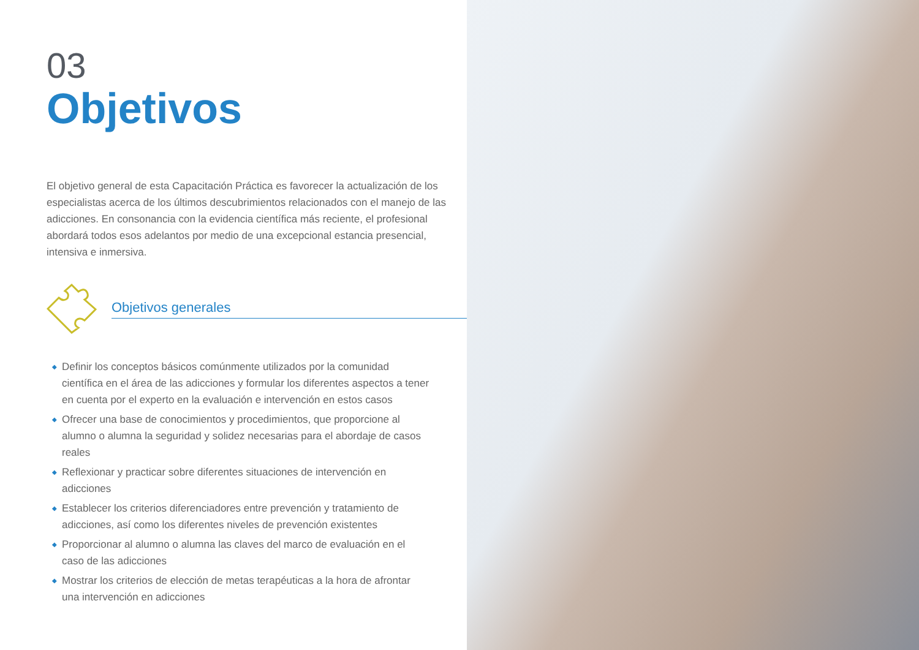03
Objetivos
El objetivo general de esta Capacitación Práctica es favorecer la actualización de los especialistas acerca de los últimos descubrimientos relacionados con el manejo de las adicciones. En consonancia con la evidencia científica más reciente, el profesional abordará todos esos adelantos por medio de una excepcional estancia presencial, intensiva e inmersiva.
Objetivos generales
◆ Definir los conceptos básicos comúnmente utilizados por la comunidad científica en el área de las adicciones y formular los diferentes aspectos a tener en cuenta por el experto en la evaluación e intervención en estos casos
◆ Ofrecer una base de conocimientos y procedimientos, que proporcione al alumno o alumna la seguridad y solidez necesarias para el abordaje de casos reales
◆ Reflexionar y practicar sobre diferentes situaciones de intervención en adicciones
◆ Establecer los criterios diferenciadores entre prevención y tratamiento de adicciones, así como los diferentes niveles de prevención existentes
◆ Proporcionar al alumno o alumna las claves del marco de evaluación en el caso de las adicciones
◆ Mostrar los criterios de elección de metas terapéuticas a la hora de afrontar una intervención en adicciones